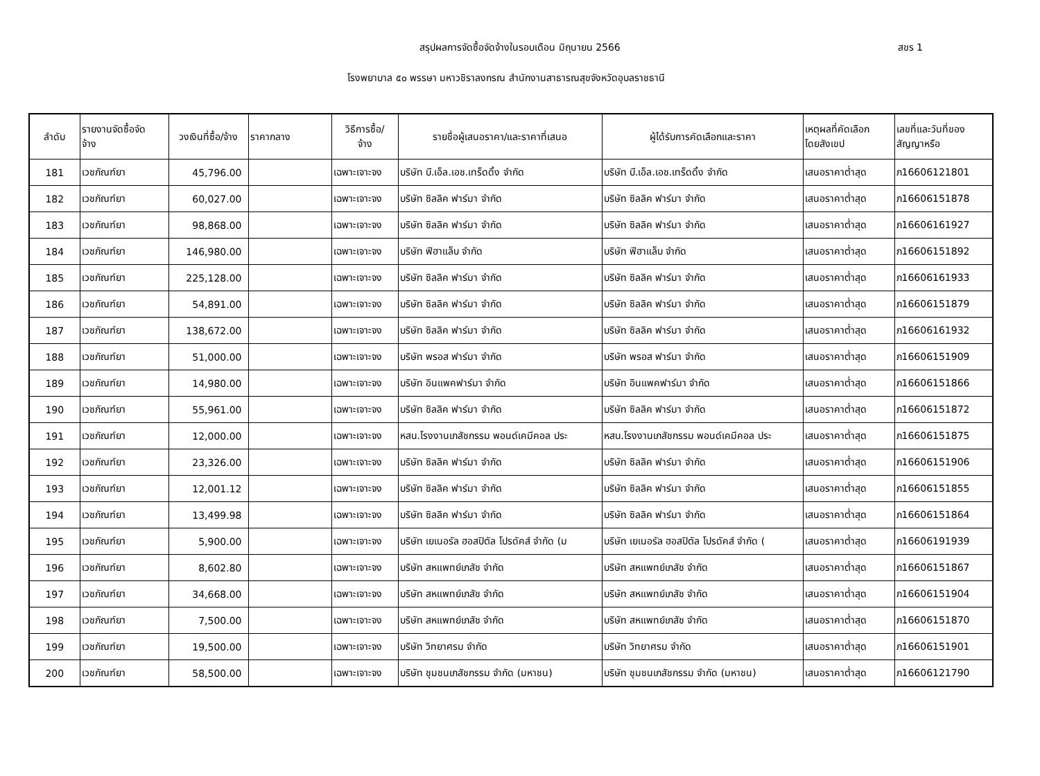สรุปผลการจัดซื้อจัดจ้างในรอบเดือน มิถุนายน 2566 สขร 1
โรงพยาบาล ๕๐ พรรษา มหาวชิราลงกรณ สำนักงานสาธารณสุขจังหวัดอุบลราชธานี
| ลำดับ | รายงานจัดซื้อจัด จ้าง | วงเงินที่ซื้อ/จ้าง | ราคากลาง | วิธีการซื้อ/ จ้าง | รายชื่อผู้เสนอราคา/และราคาที่เสนอ | ผู้ได้รับการคัดเลือกและราคา | เหตุผลที่คัดเลือก โดยสังเขป | เลขที่และวันที่ของ สัญญาหรือ |
| --- | --- | --- | --- | --- | --- | --- | --- | --- |
| 181 | เวชภัณฑ์ยา | 45,796.00 | | เฉพาะเจาะจง | บริษัท บี.เอ็ล.เอช.เทร็ดดิ้ง จำกัด | บริษัท บี.เอ็ล.เอช.เทร็ดดิ้ง จำกัด | เสนอราคาต่ำสุด | ภ16606121801 |
| 182 | เวชภัณฑ์ยา | 60,027.00 | | เฉพาะเจาะจง | บริษัท ซิลลิค ฟาร์มา จำกัด | บริษัท ซิลลิค ฟาร์มา จำกัด | เสนอราคาต่ำสุด | ภ16606151878 |
| 183 | เวชภัณฑ์ยา | 98,868.00 | | เฉพาะเจาะจง | บริษัท ซิลลิค ฟาร์มา จำกัด | บริษัท ซิลลิค ฟาร์มา จำกัด | เสนอราคาต่ำสุด | ภ16606161927 |
| 184 | เวชภัณฑ์ยา | 146,980.00 | | เฉพาะเจาะจง | บริษัท ฟีฮาแล็บ จำกัด | บริษัท ฟีฮาแล็บ จำกัด | เสนอราคาต่ำสุด | ภ16606151892 |
| 185 | เวชภัณฑ์ยา | 225,128.00 | | เฉพาะเจาะจง | บริษัท ซิลลิค ฟาร์มา จำกัด | บริษัท ซิลลิค ฟาร์มา จำกัด | เสนอราคาต่ำสุด | ภ16606161933 |
| 186 | เวชภัณฑ์ยา | 54,891.00 | | เฉพาะเจาะจง | บริษัท ซิลลิค ฟาร์มา จำกัด | บริษัท ซิลลิค ฟาร์มา จำกัด | เสนอราคาต่ำสุด | ภ16606151879 |
| 187 | เวชภัณฑ์ยา | 138,672.00 | | เฉพาะเจาะจง | บริษัท ซิลลิค ฟาร์มา จำกัด | บริษัท ซิลลิค ฟาร์มา จำกัด | เสนอราคาต่ำสุด | ภ16606161932 |
| 188 | เวชภัณฑ์ยา | 51,000.00 | | เฉพาะเจาะจง | บริษัท พรอส ฟาร์มา จำกัด | บริษัท พรอส ฟาร์มา จำกัด | เสนอราคาต่ำสุด | ภ16606151909 |
| 189 | เวชภัณฑ์ยา | 14,980.00 | | เฉพาะเจาะจง | บริษัท อินแพคฟาร์มา จำกัด | บริษัท อินแพคฟาร์มา จำกัด | เสนอราคาต่ำสุด | ภ16606151866 |
| 190 | เวชภัณฑ์ยา | 55,961.00 | | เฉพาะเจาะจง | บริษัท ซิลลิค ฟาร์มา จำกัด | บริษัท ซิลลิค ฟาร์มา จำกัด | เสนอราคาต่ำสุด | ภ16606151872 |
| 191 | เวชภัณฑ์ยา | 12,000.00 | | เฉพาะเจาะจง | หสน.โรงงานเภสัชกรรม พอนด์เคมีคอล ประ | หสน.โรงงานเภสัชกรรม พอนด์เคมีคอล ประ | เสนอราคาต่ำสุด | ภ16606151875 |
| 192 | เวชภัณฑ์ยา | 23,326.00 | | เฉพาะเจาะจง | บริษัท ซิลลิค ฟาร์มา จำกัด | บริษัท ซิลลิค ฟาร์มา จำกัด | เสนอราคาต่ำสุด | ภ16606151906 |
| 193 | เวชภัณฑ์ยา | 12,001.12 | | เฉพาะเจาะจง | บริษัท ซิลลิค ฟาร์มา จำกัด | บริษัท ซิลลิค ฟาร์มา จำกัด | เสนอราคาต่ำสุด | ภ16606151855 |
| 194 | เวชภัณฑ์ยา | 13,499.98 | | เฉพาะเจาะจง | บริษัท ซิลลิค ฟาร์มา จำกัด | บริษัท ซิลลิค ฟาร์มา จำกัด | เสนอราคาต่ำสุด | ภ16606151864 |
| 195 | เวชภัณฑ์ยา | 5,900.00 | | เฉพาะเจาะจง | บริษัท เยเนอรัล ฮอสปิตัล โปรดัคส์ จำกัด (ม | บริษัท เยเนอรัล ฮอสปิตัล โปรดัคส์ จำกัด ( | เสนอราคาต่ำสุด | ภ16606191939 |
| 196 | เวชภัณฑ์ยา | 8,602.80 | | เฉพาะเจาะจง | บริษัท สหแพทย์เภสัช จำกัด | บริษัท สหแพทย์เภสัช จำกัด | เสนอราคาต่ำสุด | ภ16606151867 |
| 197 | เวชภัณฑ์ยา | 34,668.00 | | เฉพาะเจาะจง | บริษัท สหแพทย์เภสัช จำกัด | บริษัท สหแพทย์เภสัช จำกัด | เสนอราคาต่ำสุด | ภ16606151904 |
| 198 | เวชภัณฑ์ยา | 7,500.00 | | เฉพาะเจาะจง | บริษัท สหแพทย์เภสัช จำกัด | บริษัท สหแพทย์เภสัช จำกัด | เสนอราคาต่ำสุด | ภ16606151870 |
| 199 | เวชภัณฑ์ยา | 19,500.00 | | เฉพาะเจาะจง | บริษัท วิทยาศรม จำกัด | บริษัท วิทยาศรม จำกัด | เสนอราคาต่ำสุด | ภ16606151901 |
| 200 | เวชภัณฑ์ยา | 58,500.00 | | เฉพาะเจาะจง | บริษัท ชุมชนเภสัชกรรม จำกัด (มหาชน) | บริษัท ชุมชนเภสัชกรรม จำกัด (มหาชน) | เสนอราคาต่ำสุด | ภ16606121790 |